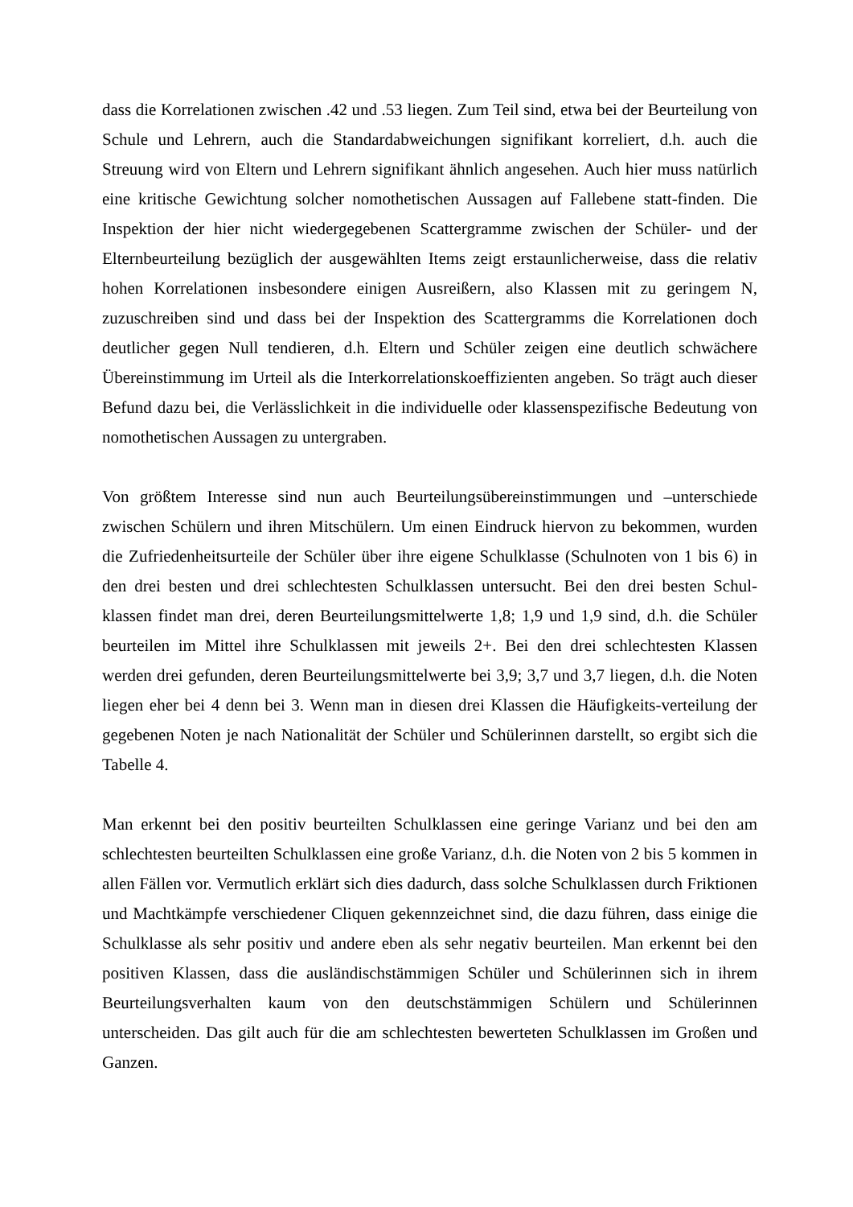dass die Korrelationen zwischen .42 und .53 liegen. Zum Teil sind, etwa bei der Beurteilung von Schule und Lehrern, auch die Standardabweichungen signifikant korreliert, d.h. auch die Streuung wird von Eltern und Lehrern signifikant ähnlich angesehen. Auch hier muss natürlich eine kritische Gewichtung solcher nomothetischen Aussagen auf Fallebene statt-finden. Die Inspektion der hier nicht wiedergegebenen Scattergramme zwischen der Schüler- und der Elternbeurteilung bezüglich der ausgewählten Items zeigt erstaunlicherweise, dass die relativ hohen Korrelationen insbesondere einigen Ausreißern, also Klassen mit zu geringem N, zuzuschreiben sind und dass bei der Inspektion des Scattergramms die Korrelationen doch deutlicher gegen Null tendieren, d.h. Eltern und Schüler zeigen eine deutlich schwächere Übereinstimmung im Urteil als die Interkorrelationskoeffizienten angeben. So trägt auch dieser Befund dazu bei, die Verlässlichkeit in die individuelle oder klassenspezifische Bedeutung von nomothetischen Aussagen zu untergraben.
Von größtem Interesse sind nun auch Beurteilungsübereinstimmungen und –unterschiede zwischen Schülern und ihren Mitschülern. Um einen Eindruck hiervon zu bekommen, wurden die Zufriedenheitsurteile der Schüler über ihre eigene Schulklasse (Schulnoten von 1 bis 6) in den drei besten und drei schlechtesten Schulklassen untersucht. Bei den drei besten Schul-klassen findet man drei, deren Beurteilungsmittelwerte 1,8; 1,9 und 1,9 sind, d.h. die Schüler beurteilen im Mittel ihre Schulklassen mit jeweils 2+. Bei den drei schlechtesten Klassen werden drei gefunden, deren Beurteilungsmittelwerte bei 3,9; 3,7 und 3,7 liegen, d.h. die Noten liegen eher bei 4 denn bei 3. Wenn man in diesen drei Klassen die Häufigkeits-verteilung der gegebenen Noten je nach Nationalität der Schüler und Schülerinnen darstellt, so ergibt sich die Tabelle 4.
Man erkennt bei den positiv beurteilten Schulklassen eine geringe Varianz und bei den am schlechtesten beurteilten Schulklassen eine große Varianz, d.h. die Noten von 2 bis 5 kommen in allen Fällen vor. Vermutlich erklärt sich dies dadurch, dass solche Schulklassen durch Friktionen und Machtkämpfe verschiedener Cliquen gekennzeichnet sind, die dazu führen, dass einige die Schulklasse als sehr positiv und andere eben als sehr negativ beurteilen. Man erkennt bei den positiven Klassen, dass die ausländischstämmigen Schüler und Schülerinnen sich in ihrem Beurteilungsverhalten kaum von den deutschstämmigen Schülern und Schülerinnen unterscheiden. Das gilt auch für die am schlechtesten bewerteten Schulklassen im Großen und Ganzen.